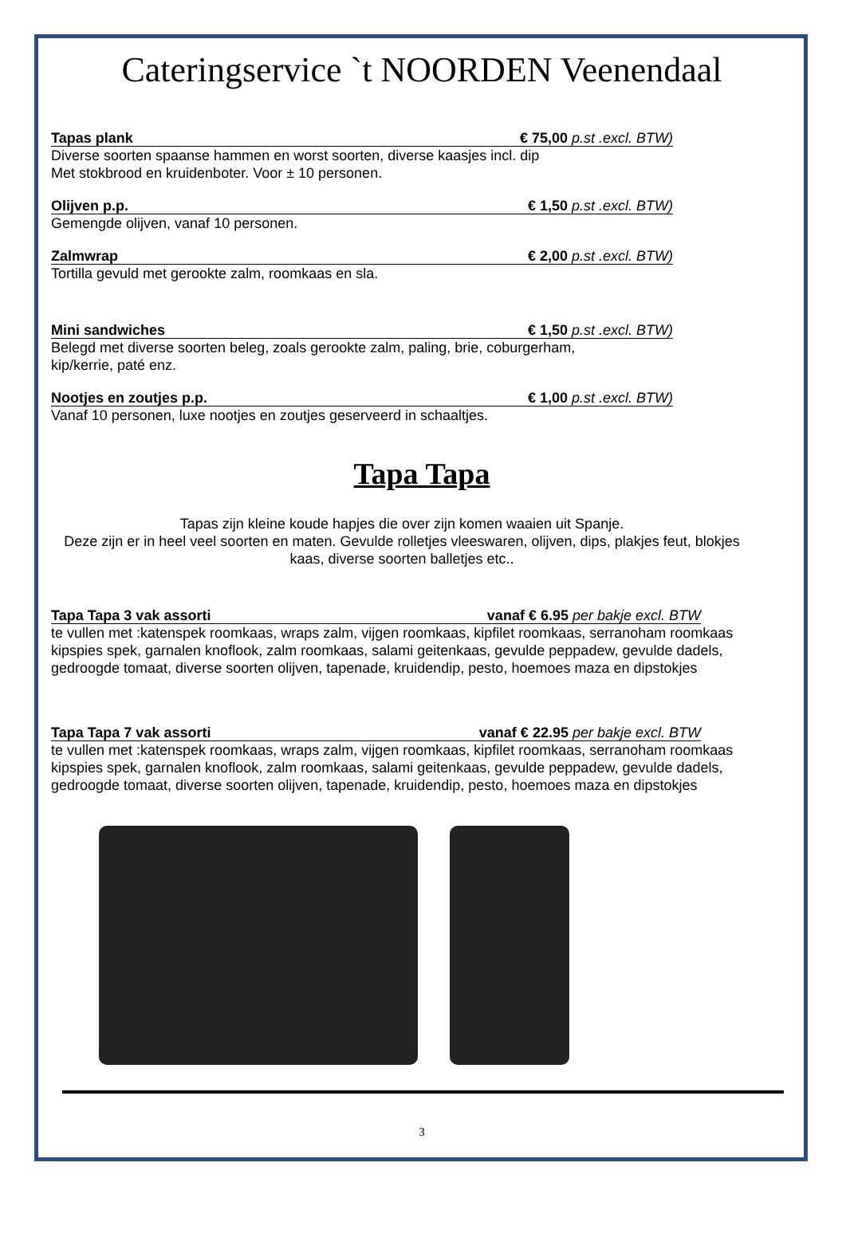Cateringservice `t NOORDEN Veenendaal
Tapas plank € 75,00 p.st .excl. BTW)
Diverse soorten spaanse hammen en worst soorten, diverse kaasjes incl. dip
Met stokbrood en kruidenboter. Voor ± 10 personen.
Olijven p.p. € 1,50 p.st .excl. BTW)
Gemengde olijven, vanaf 10 personen.
Zalmwrap € 2,00 p.st .excl. BTW)
Tortilla gevuld met gerookte zalm, roomkaas en sla.
Mini sandwiches € 1,50 p.st .excl. BTW)
Belegd met diverse soorten beleg, zoals gerookte zalm, paling, brie, coburgerham,
kip/kerrie, paté enz.
Nootjes en zoutjes p.p. € 1,00 p.st .excl. BTW)
Vanaf 10 personen, luxe nootjes en zoutjes geserveerd in schaaltjes.
Tapa Tapa
Tapas zijn kleine koude hapjes die over zijn komen waaien uit Spanje.
Deze zijn er in heel veel soorten en maten. Gevulde rolletjes vleeswaren, olijven, dips, plakjes feut, blokjes kaas, diverse soorten balletjes etc..
Tapa Tapa 3 vak assorti vanaf € 6.95 per bakje excl. BTW
te vullen met :katenspek roomkaas, wraps zalm, vijgen roomkaas, kipfilet roomkaas, serranoham roomkaas kipspies spek, garnalen knoflook, zalm roomkaas, salami geitenkaas, gevulde peppadew, gevulde dadels, gedroogde tomaat, diverse soorten olijven, tapenade, kruidendip, pesto, hoemoes maza en dipstokjes
Tapa Tapa 7 vak assorti vanaf € 22.95 per bakje excl. BTW
te vullen met :katenspek roomkaas, wraps zalm, vijgen roomkaas, kipfilet roomkaas, serranoham roomkaas kipspies spek, garnalen knoflook, zalm roomkaas, salami geitenkaas, gevulde peppadew, gevulde dadels, gedroogde tomaat, diverse soorten olijven, tapenade, kruidendip, pesto, hoemoes maza en dipstokjes
3